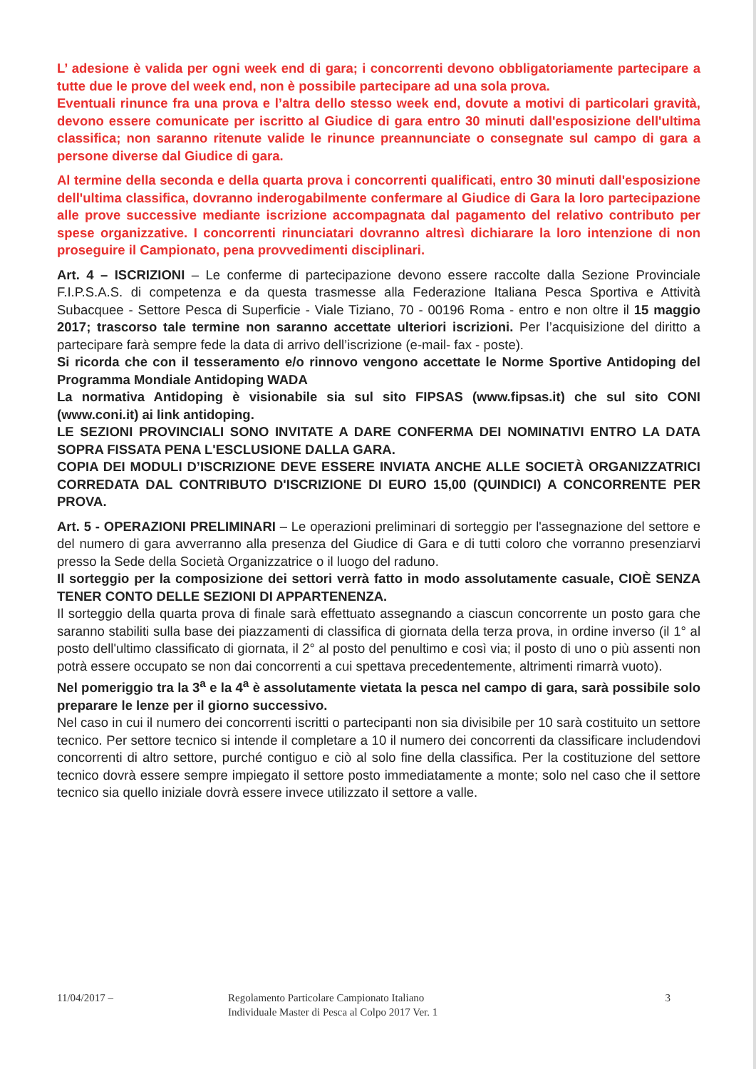L’ adesione è valida per ogni week end di gara; i concorrenti devono obbligatoriamente partecipare a tutte due le prove del week end, non è possibile partecipare ad una sola prova.
Eventuali rinunce fra una prova e l’altra dello stesso week end, dovute a motivi di particolari gravità, devono essere comunicate per iscritto al Giudice di gara entro 30 minuti dall'esposizione dell'ultima classifica; non saranno ritenute valide le rinunce preannunciate o consegnate sul campo di gara a persone diverse dal Giudice di gara.
Al termine della seconda e della quarta prova i concorrenti qualificati, entro 30 minuti dall'esposizione dell'ultima classifica, dovranno inderogabilmente confermare al Giudice di Gara la loro partecipazione alle prove successive mediante iscrizione accompagnata dal pagamento del relativo contributo per spese organizzative. I concorrenti rinunciatari dovranno altresì dichiarare la loro intenzione di non proseguire il Campionato, pena provvedimenti disciplinari.
Art. 4 – ISCRIZIONI – Le conferme di partecipazione devono essere raccolte dalla Sezione Provinciale F.I.P.S.A.S. di competenza e da questa trasmesse alla Federazione Italiana Pesca Sportiva e Attività Subacquee - Settore Pesca di Superficie - Viale Tiziano, 70 - 00196 Roma - entro e non oltre il 15 maggio 2017; trascorso tale termine non saranno accettate ulteriori iscrizioni. Per l’acquisizione del diritto a partecipare farà sempre fede la data di arrivo dell’iscrizione (e-mail- fax - poste).
Si ricorda che con il tesseramento e/o rinnovo vengono accettate le Norme Sportive Antidoping del Programma Mondiale Antidoping WADA
La normativa Antidoping è visionabile sia sul sito FIPSAS (www.fipsas.it) che sul sito CONI (www.coni.it) ai link antidoping.
LE SEZIONI PROVINCIALI SONO INVITATE A DARE CONFERMA DEI NOMINATIVI ENTRO LA DATA SOPRA FISSATA PENA L'ESCLUSIONE DALLA GARA.
COPIA DEI MODULI D’ISCRIZIONE DEVE ESSERE INVIATA ANCHE ALLE SOCIETÀ ORGANIZZATRICI CORREDATA DAL CONTRIBUTO D'ISCRIZIONE DI EURO 15,00 (QUINDICI) A CONCORRENTE PER PROVA.
Art. 5 - OPERAZIONI PRELIMINARI – Le operazioni preliminari di sorteggio per l'assegnazione del settore e del numero di gara avverranno alla presenza del Giudice di Gara e di tutti coloro che vorranno presenziarvi presso la Sede della Società Organizzatrice o il luogo del raduno.
Il sorteggio per la composizione dei settori verrà fatto in modo assolutamente casuale, CIOÈ SENZA TENER CONTO DELLE SEZIONI DI APPARTENENZA.
Il sorteggio della quarta prova di finale sarà effettuato assegnando a ciascun concorrente un posto gara che saranno stabiliti sulla base dei piazzamenti di classifica di giornata della terza prova, in ordine inverso (il 1° al posto dell'ultimo classificato di giornata, il 2° al posto del penultimo e così via; il posto di uno o più assenti non potrà essere occupato se non dai concorrenti a cui spettava precedentemente, altrimenti rimarrà vuoto).
Nel pomeriggio tra la 3<sup>a</sup> e la 4<sup>a</sup> è assolutamente vietata la pesca nel campo di gara, sarà possibile solo preparare le lenze per il giorno successivo.
Nel caso in cui il numero dei concorrenti iscritti o partecipanti non sia divisibile per 10 sarà costituito un settore tecnico. Per settore tecnico si intende il completare a 10 il numero dei concorrenti da classificare includendovi concorrenti di altro settore, purché contiguo e ciò al solo fine della classifica. Per la costituzione del settore tecnico dovrà essere sempre impiegato il settore posto immediatamente a monte; solo nel caso che il settore tecnico sia quello iniziale dovrà essere invece utilizzato il settore a valle.
11/04/2017 – Regolamento Particolare Campionato Italiano
Individuale Master di Pesca al Colpo 2017 Ver. 1
3